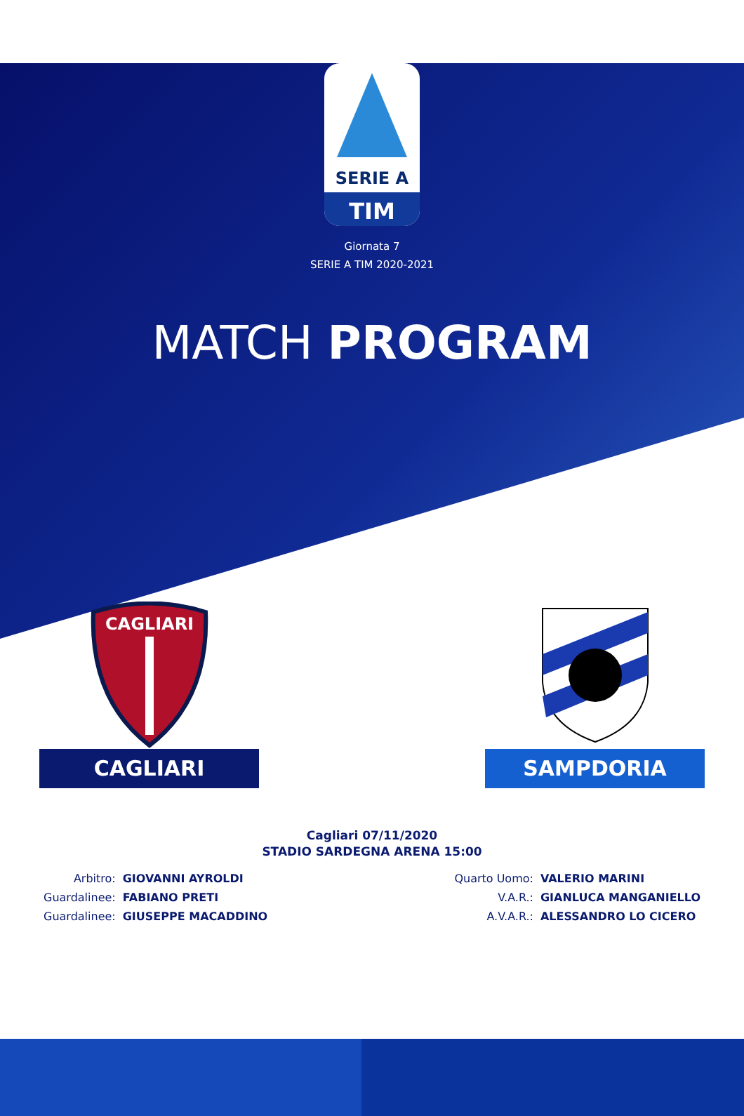SERIE A
TIM
Giornata 7
SERIE A TIM 2020-2021
MATCH PROGRAM
CAGLIARI
CAGLIARI
SAMPDORIA
Cagliari 07/11/2020
STADIO SARDEGNA ARENA 15:00
| Arbitro: | GIOVANNI AYROLDI |
| Guardalinee: | FABIANO PRETI |
| Guardalinee: | GIUSEPPE MACADDINO |
| Quarto Uomo: | VALERIO MARINI |
| V.A.R.: | GIANLUCA MANGANIELLO |
| A.V.A.R.: | ALESSANDRO LO CICERO |